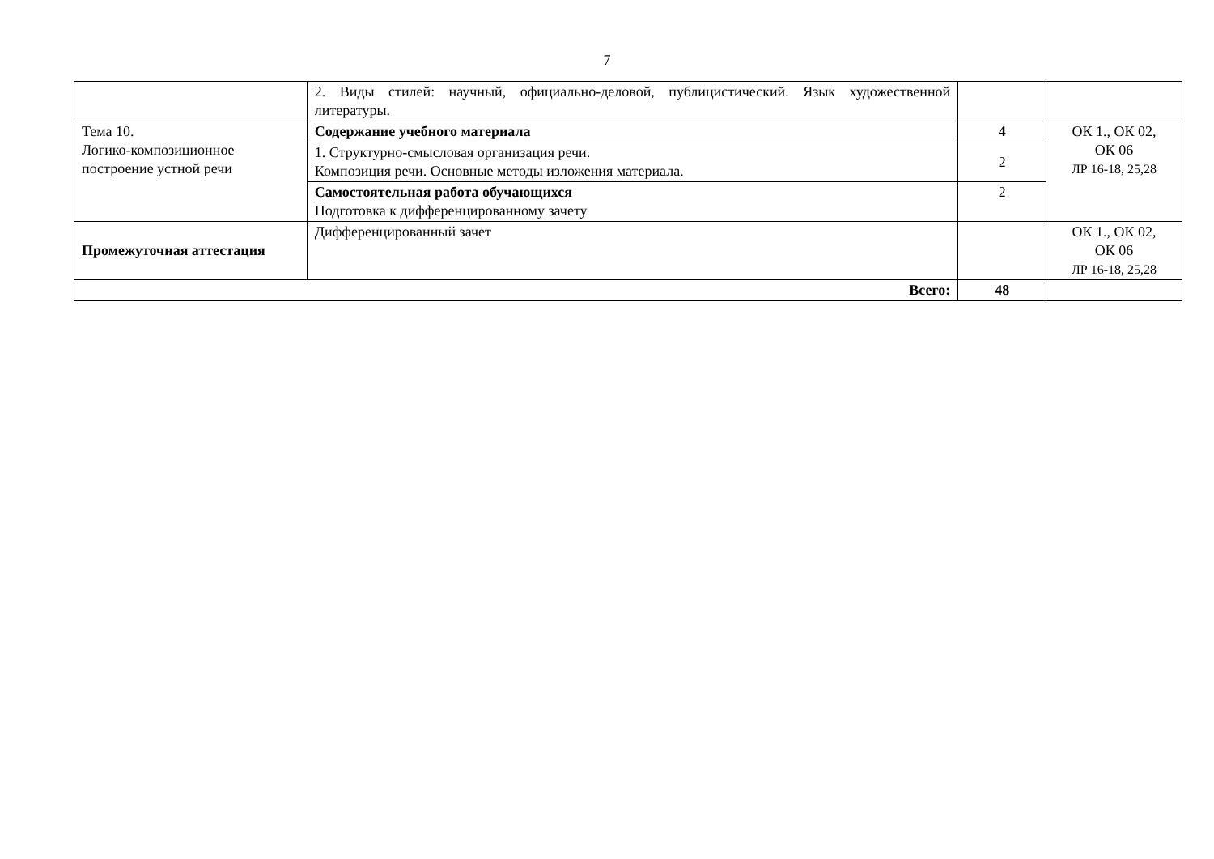7
| | 2. Виды стилей: научный, официально-деловой, публицистический. Язык художественной литературы. | | |
| Тема 10. Логико-композиционное построение устной речи | Содержание учебного материала | 4 | ОК 1., ОК 02, ОК 06 ЛР 16-18, 25,28 |
| | 1. Структурно-смысловая организация речи. Композиция речи. Основные методы изложения материала. | 2 | |
| | Самостоятельная работа обучающихся Подготовка к дифференцированному зачету | 2 | |
| Промежуточная аттестация | Дифференцированный зачет | | ОК 1., ОК 02, ОК 06 ЛР 16-18, 25,28 |
| Всего: | | 48 | |